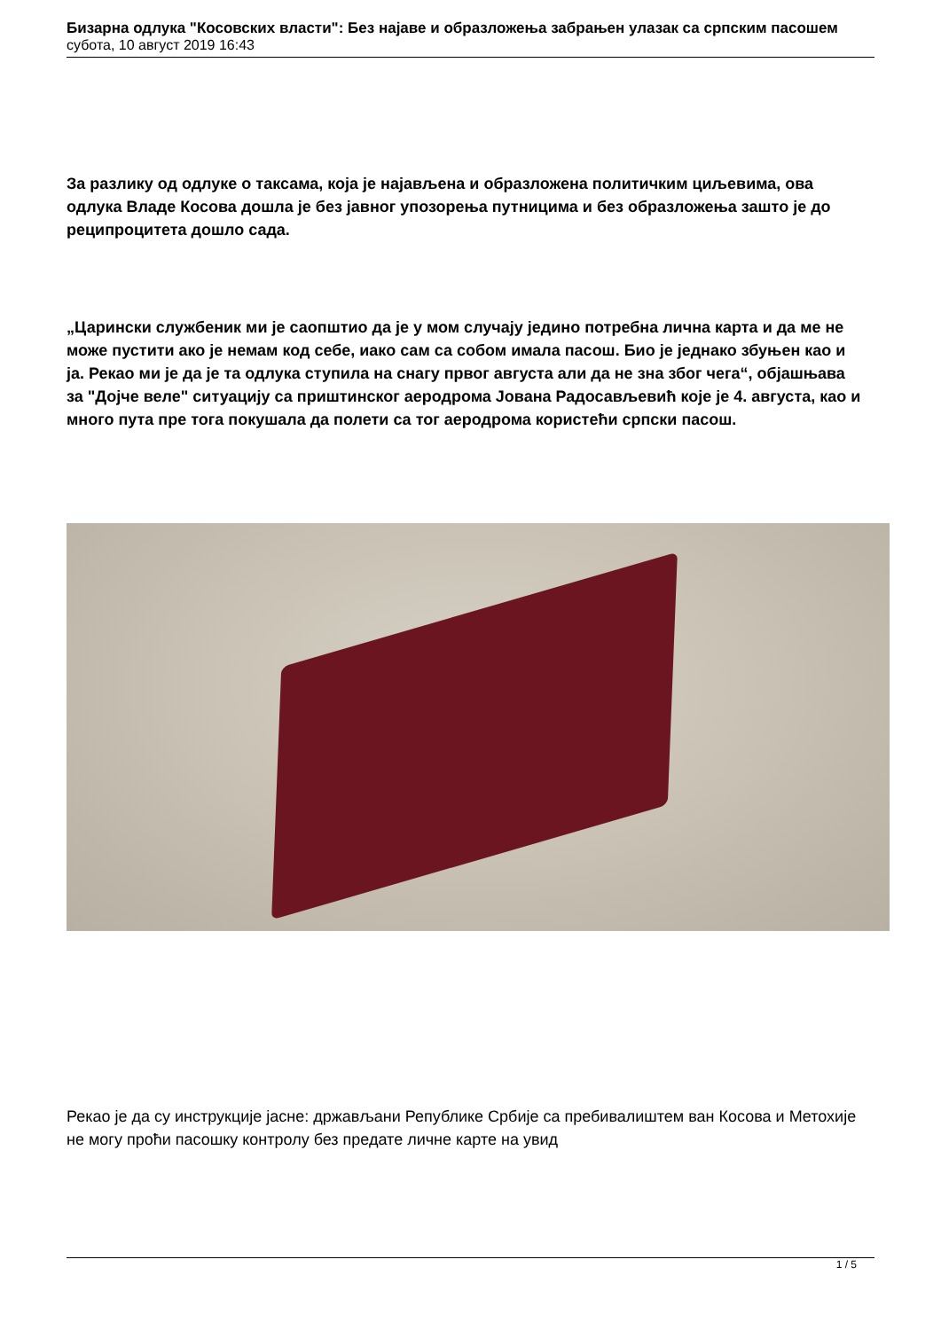Бизарна одлука "Косовских власти": Без најаве и образложења забрањен улазак са српским пасошем
субота, 10 август 2019 16:43
За разлику од одлуке о таксама, која је најављена и образложена политичким циљевима, ова одлука Владе Косова дошла је без јавног упозорења путницима и без образложења зашто је до реципроцитета дошло сада.
„Царински службеник ми је саопштио да је у мом случају једино потребна лична карта и да ме не може пустити ако је немам код себе, иако сам са собом имала пасош. Био је једнако збуњен као и ја. Рекао ми је да је та одлука ступила на снагу првог августа али да не зна због чега“, објашњава за "Дојче веле" ситуацију са приштинског аеродрома Јована Радосављевић које је 4. августа, као и много пута пре тога покушала да полети са тог аеродрома користећи српски пасош.
Рекао је да су инструкције јасне: држављани Републике Србије са пребивалиштем ван Косова и Метохије не могу проћи пасошку контролу без предате личне карте на увид
1 / 5